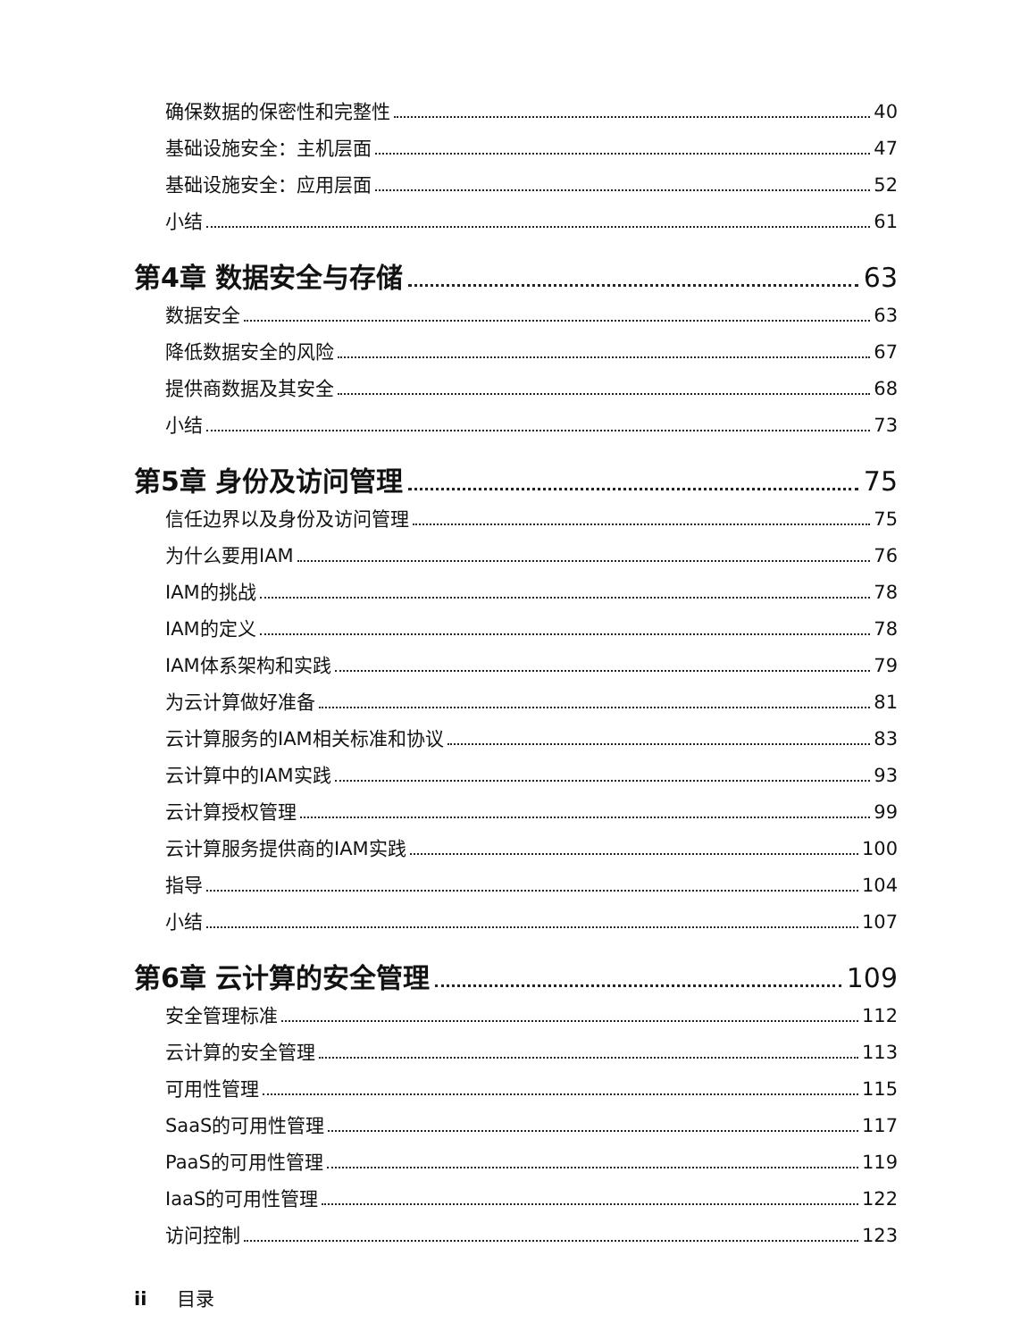确保数据的保密性和完整性 40
基础设施安全：主机层面 47
基础设施安全：应用层面 52
小结 61
第4章 数据安全与存储 63
数据安全 63
降低数据安全的风险 67
提供商数据及其安全 68
小结 73
第5章 身份及访问管理 75
信任边界以及身份及访问管理 75
为什么要用IAM 76
IAM的挑战 78
IAM的定义 78
IAM体系架构和实践 79
为云计算做好准备 81
云计算服务的IAM相关标准和协议 83
云计算中的IAM实践 93
云计算授权管理 99
云计算服务提供商的IAM实践 100
指导 104
小结 107
第6章 云计算的安全管理 109
安全管理标准 112
云计算的安全管理 113
可用性管理 115
SaaS的可用性管理 117
PaaS的可用性管理 119
IaaS的可用性管理 122
访问控制 123
ii 目录